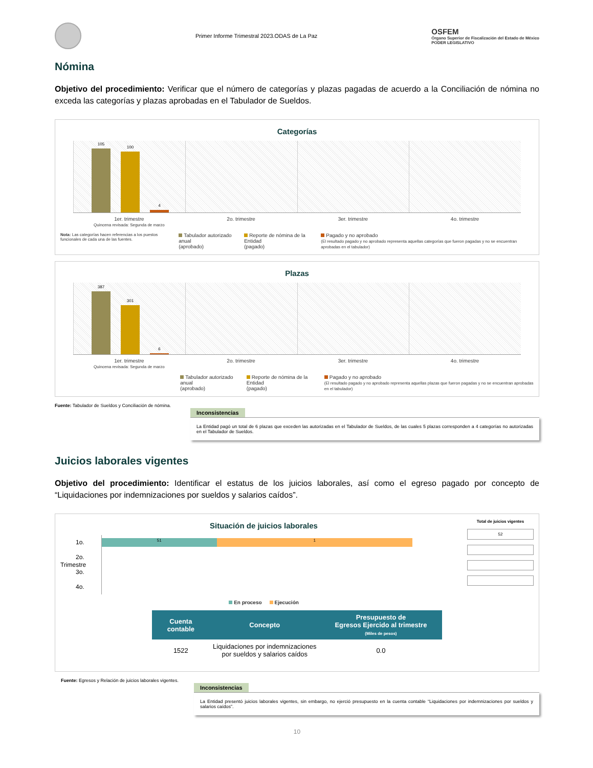Primer Informe Trimestral 2023.ODAS de La Paz
OSFEM
Órgano Superior de Fiscalización del Estado de México
PODER LEGISLATIVO
Nómina
Objetivo del procedimiento: Verificar que el número de categorías y plazas pagadas de acuerdo a la Conciliación de nómina no exceda las categorías y plazas aprobadas en el Tabulador de Sueldos.
Categorías
105
100
4
1er. trimestre
Quincena revisada: Segunda de marzo
2o. trimestre 3er. trimestre 4o. trimestre
Nota: Las categorías hacen referencias a los puestos funcionales de cada una de las fuentes.
Tabulador autorizado anual
(aprobado)
Reporte de nómina de la Entidad
(pagado)
Pagado y no aprobado
(El resultado pagado y no aprobado representa aquellas categorías que fueron pagadas y no se encuentran aprobadas en el tabulador)
Plazas
387
301
6
1er. trimestre
Quincena revisada: Segunda de marzo
2o. trimestre 3er. trimestre 4o. trimestre
Tabulador autorizado anual
(aprobado)
Reporte de nómina de la Entidad
(pagado)
Pagado y no aprobado
(El resultado pagado y no aprobado representa aquellas plazas que fueron pagadas y no se encuentran aprobadas en el tabulador)
Fuente: Tabulador de Sueldos y Conciliación de nómina.
Inconsistencias
La Entidad pagó un total de 6 plazas que exceden las autorizadas en el Tabulador de Sueldos, de las cuales 5 plazas corresponden a 4 categorías no autorizadas en el Tabulador de Sueldos.
Juicios laborales vigentes
Objetivo del procedimiento: Identificar el estatus de los juicios laborales, así como el egreso pagado por concepto de “Liquidaciones por indemnizaciones por sueldos y salarios caídos”.
Situación de juicios laborales
Trimestre
1o.
2o.
3o.
4o.
51 1
En proceso Ejecución
Total de juicios vigentes
52
| Cuenta contable | Concepto | Presupuesto de Egresos Ejercido al trimestre (Miles de pesos) |
| --- | --- | --- |
| 1522 | Liquidaciones por indemnizaciones por sueldos y salarios caídos | 0.0 |
Fuente: Egresos y Relación de juicios laborales vigentes.
Inconsistencias
La Entidad presentó juicios laborales vigentes, sin embargo, no ejerció presupuesto en la cuenta contable “Liquidaciones por indemnizaciones por sueldos y salarios caídos”.
10